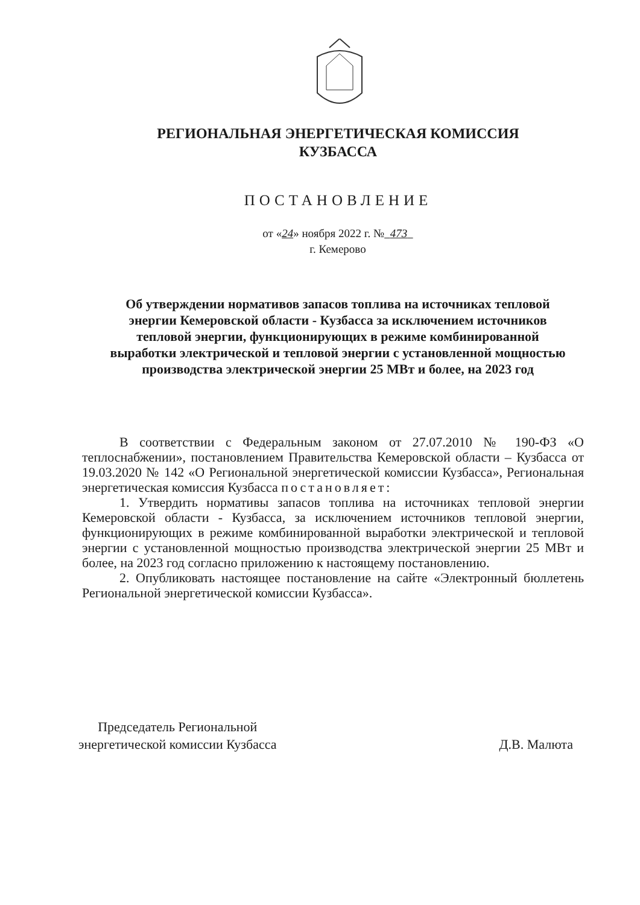РЕГИОНАЛЬНАЯ ЭНЕРГЕТИЧЕСКАЯ КОМИССИЯ
КУЗБАССА
ПОСТАНОВЛЕНИЕ
от «24» ноября 2022 г. № 473
г. Кемерово
Об утверждении нормативов запасов топлива на источниках тепловой энергии Кемеровской области - Кузбасса за исключением источников тепловой энергии, функционирующих в режиме комбинированной выработки электрической и тепловой энергии с установленной мощностью производства электрической энергии 25 МВт и более, на 2023 год
В соответствии с Федеральным законом от 27.07.2010 № 190-ФЗ «О теплоснабжении», постановлением Правительства Кемеровской области – Кузбасса от 19.03.2020 № 142 «О Региональной энергетической комиссии Кузбасса», Региональная энергетическая комиссия Кузбасса постановляет:
1. Утвердить нормативы запасов топлива на источниках тепловой энергии Кемеровской области - Кузбасса, за исключением источников тепловой энергии, функционирующих в режиме комбинированной выработки электрической и тепловой энергии с установленной мощностью производства электрической энергии 25 МВт и более, на 2023 год согласно приложению к настоящему постановлению.
2. Опубликовать настоящее постановление на сайте «Электронный бюллетень Региональной энергетической комиссии Кузбасса».
Председатель Региональной
энергетической комиссии Кузбасса
Д.В. Малюта